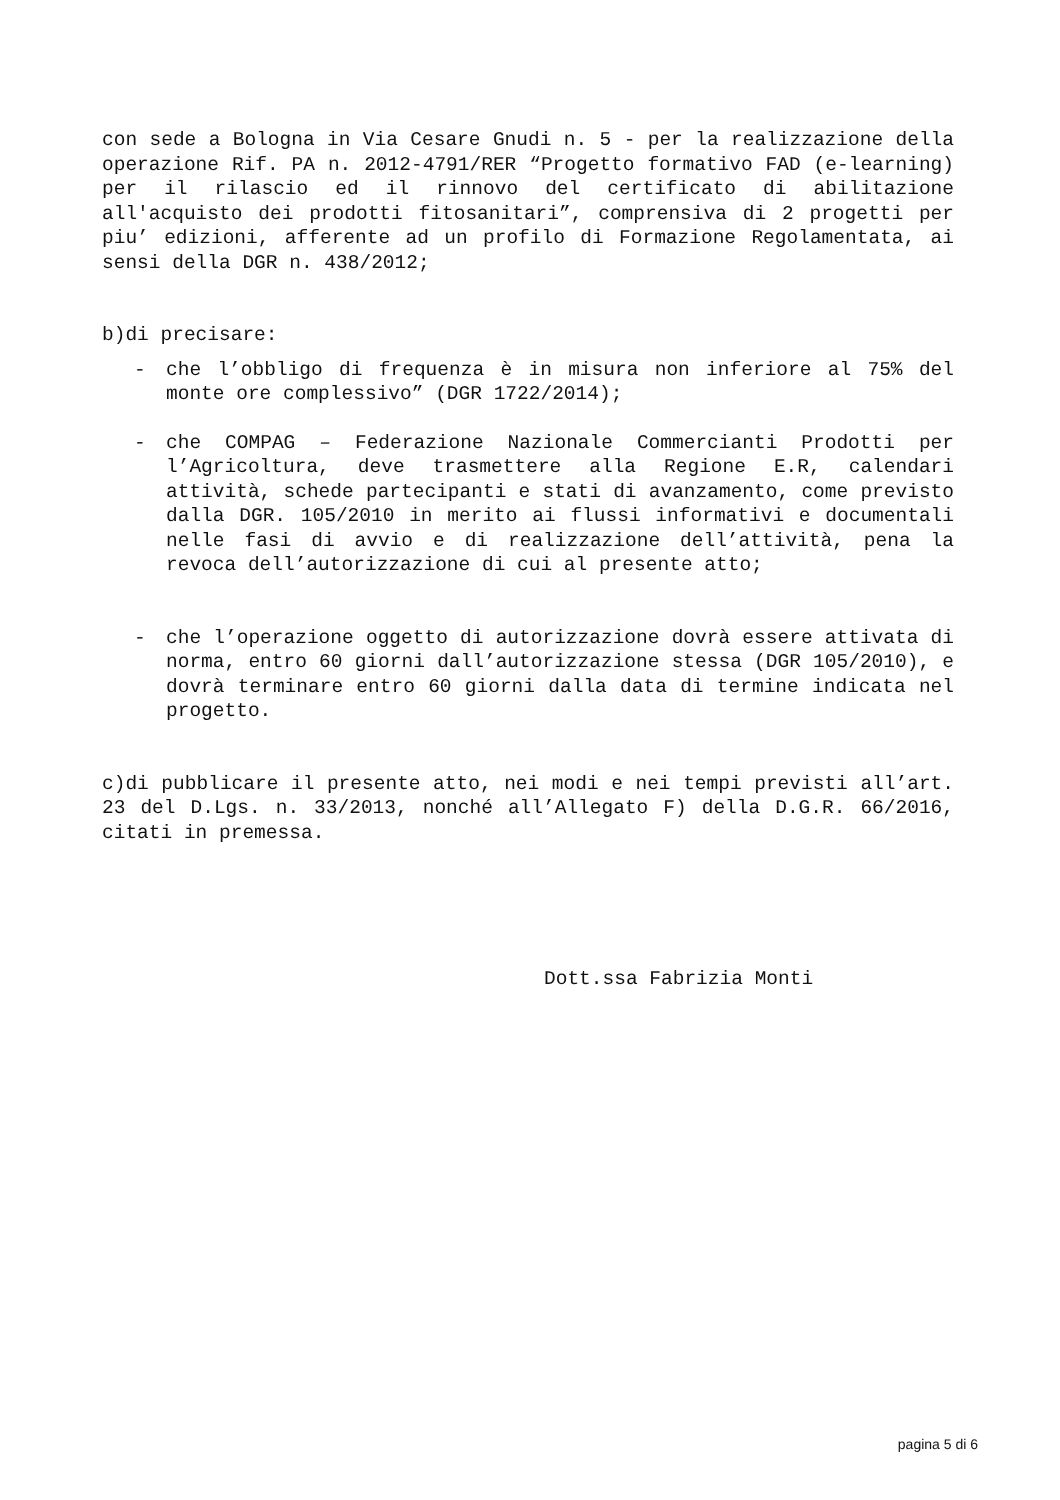con sede a Bologna in Via Cesare Gnudi n. 5 - per la realizzazione della operazione Rif. PA n. 2012-4791/RER “Progetto formativo FAD (e-learning) per il rilascio ed il rinnovo del certificato di abilitazione all'acquisto dei prodotti fitosanitari”, comprensiva di 2 progetti per piu’ edizioni, afferente ad un profilo di Formazione Regolamentata, ai sensi della DGR n. 438/2012;
b)di precisare:
- che l’obbligo di frequenza è in misura non inferiore al 75% del monte ore complessivo” (DGR 1722/2014);
- che COMPAG – Federazione Nazionale Commercianti Prodotti per l’Agricoltura, deve trasmettere alla Regione E.R, calendari attività, schede partecipanti e stati di avanzamento, come previsto dalla DGR. 105/2010 in merito ai flussi informativi e documentali nelle fasi di avvio e di realizzazione dell’attività, pena la revoca dell’autorizzazione di cui al presente atto;
- che l’operazione oggetto di autorizzazione dovrà essere attivata di norma, entro 60 giorni dall’autorizzazione stessa (DGR 105/2010), e dovrà terminare entro 60 giorni dalla data di termine indicata nel progetto.
c)di pubblicare il presente atto, nei modi e nei tempi previsti all’art. 23 del D.Lgs. n. 33/2013, nonché all’Allegato F) della D.G.R. 66/2016, citati in premessa.
Dott.ssa Fabrizia Monti
pagina 5 di 6